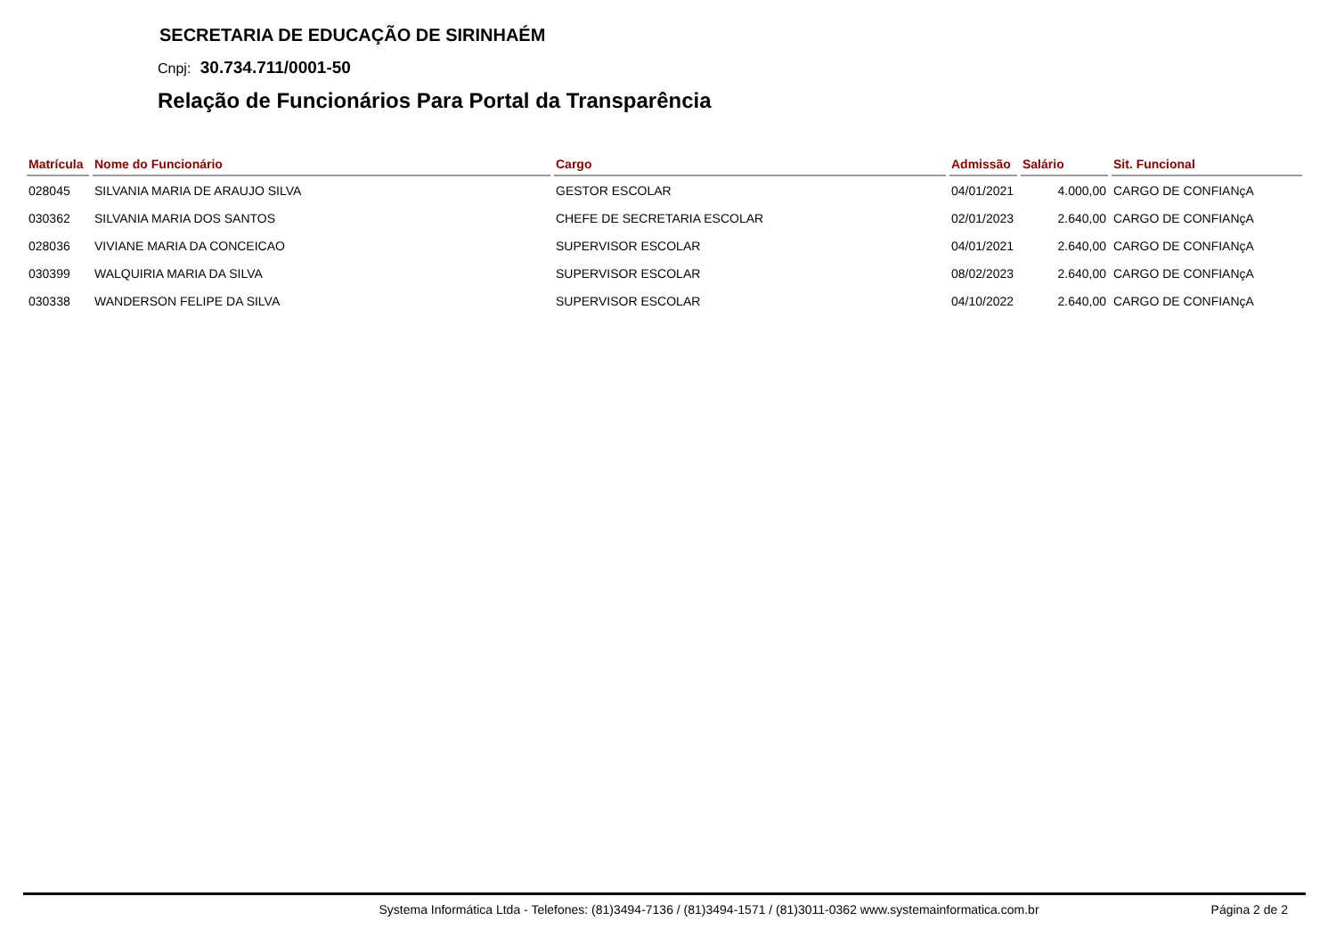SECRETARIA DE EDUCAÇÃO DE SIRINHAÉM
Cnpj: 30.734.711/0001-50
Relação de Funcionários Para Portal da Transparência
| Matrícula | Nome do Funcionário | Cargo | Admissão | Salário | Sit. Funcional |
| --- | --- | --- | --- | --- | --- |
| 028045 | SILVANIA MARIA DE ARAUJO SILVA | GESTOR ESCOLAR | 04/01/2021 | 4.000,00 | CARGO DE CONFIANçA |
| 030362 | SILVANIA MARIA DOS SANTOS | CHEFE DE SECRETARIA ESCOLAR | 02/01/2023 | 2.640,00 | CARGO DE CONFIANçA |
| 028036 | VIVIANE MARIA DA CONCEICAO | SUPERVISOR ESCOLAR | 04/01/2021 | 2.640,00 | CARGO DE CONFIANçA |
| 030399 | WALQUIRIA MARIA DA SILVA | SUPERVISOR ESCOLAR | 08/02/2023 | 2.640,00 | CARGO DE CONFIANçA |
| 030338 | WANDERSON FELIPE DA SILVA | SUPERVISOR ESCOLAR | 04/10/2022 | 2.640,00 | CARGO DE CONFIANçA |
Systema Informática Ltda - Telefones: (81)3494-7136 / (81)3494-1571 / (81)3011-0362 www.systemainformatica.com.br
Página 2 de 2